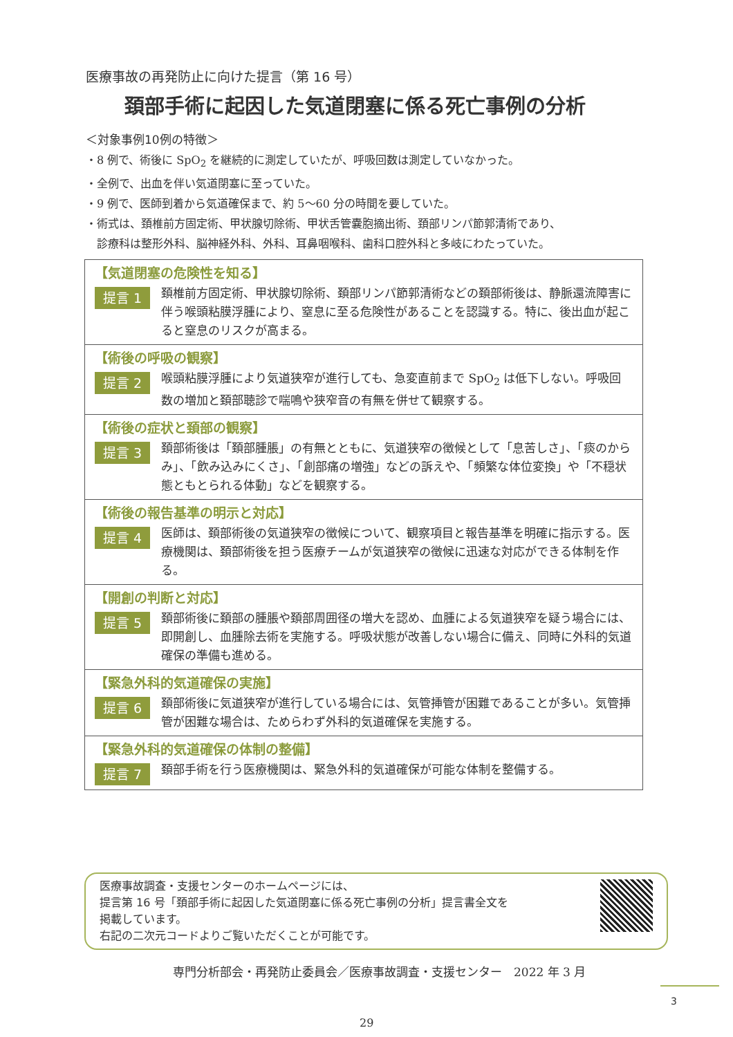医療事故の再発防止に向けた提言（第 16 号）
頚部手術に起因した気道閉塞に係る死亡事例の分析
＜対象事例10例の特徴＞
・8 例で、術後に SpO<sub>2</sub> を継続的に測定していたが、呼吸回数は測定していなかった。
・全例で、出血を伴い気道閉塞に至っていた。
・9 例で、医師到着から気道確保まで、約 5～60 分の時間を要していた。
・術式は、頚椎前方固定術、甲状腺切除術、甲状舌管嚢胞摘出術、頚部リンパ節郭清術であり、
　診療科は整形外科、脳神経外科、外科、耳鼻咽喉科、歯科口腔外科と多岐にわたっていた。
【気道閉塞の危険性を知る】
提言 1
頚椎前方固定術、甲状腺切除術、頚部リンパ節郭清術などの頚部術後は、静脈還流障害に伴う喉頭粘膜浮腫により、窒息に至る危険性があることを認識する。特に、後出血が起こると窒息のリスクが高まる。
【術後の呼吸の観察】
提言 2
喉頭粘膜浮腫により気道狭窄が進行しても、急変直前まで SpO<sub>2</sub> は低下しない。呼吸回数の増加と頚部聴診で喘鳴や狭窄音の有無を併せて観察する。
【術後の症状と頚部の観察】
提言 3
頚部術後は「頚部腫脹」の有無とともに、気道狭窄の徴候として「息苦しさ」、「痰のからみ」、「飲み込みにくさ」、「創部痛の増強」などの訴えや、「頻繁な体位変換」や「不穏状態ともとられる体動」などを観察する。
【術後の報告基準の明示と対応】
提言 4
医師は、頚部術後の気道狭窄の徴候について、観察項目と報告基準を明確に指示する。医療機関は、頚部術後を担う医療チームが気道狭窄の徴候に迅速な対応ができる体制を作る。
【開創の判断と対応】
提言 5
頚部術後に頚部の腫脹や頚部周囲径の増大を認め、血腫による気道狭窄を疑う場合には、即開創し、血腫除去術を実施する。呼吸状態が改善しない場合に備え、同時に外科的気道確保の準備も進める。
【緊急外科的気道確保の実施】
提言 6
頚部術後に気道狭窄が進行している場合には、気管挿管が困難であることが多い。気管挿管が困難な場合は、ためらわず外科的気道確保を実施する。
【緊急外科的気道確保の体制の整備】
提言 7
頚部手術を行う医療機関は、緊急外科的気道確保が可能な体制を整備する。
医療事故調査・支援センターのホームページには、
提言第 16 号「頚部手術に起因した気道閉塞に係る死亡事例の分析」提言書全文を
掲載しています。
右記の二次元コードよりご覧いただくことが可能です。
専門分析部会・再発防止委員会／医療事故調査・支援センター　2022 年 3 月
3
29